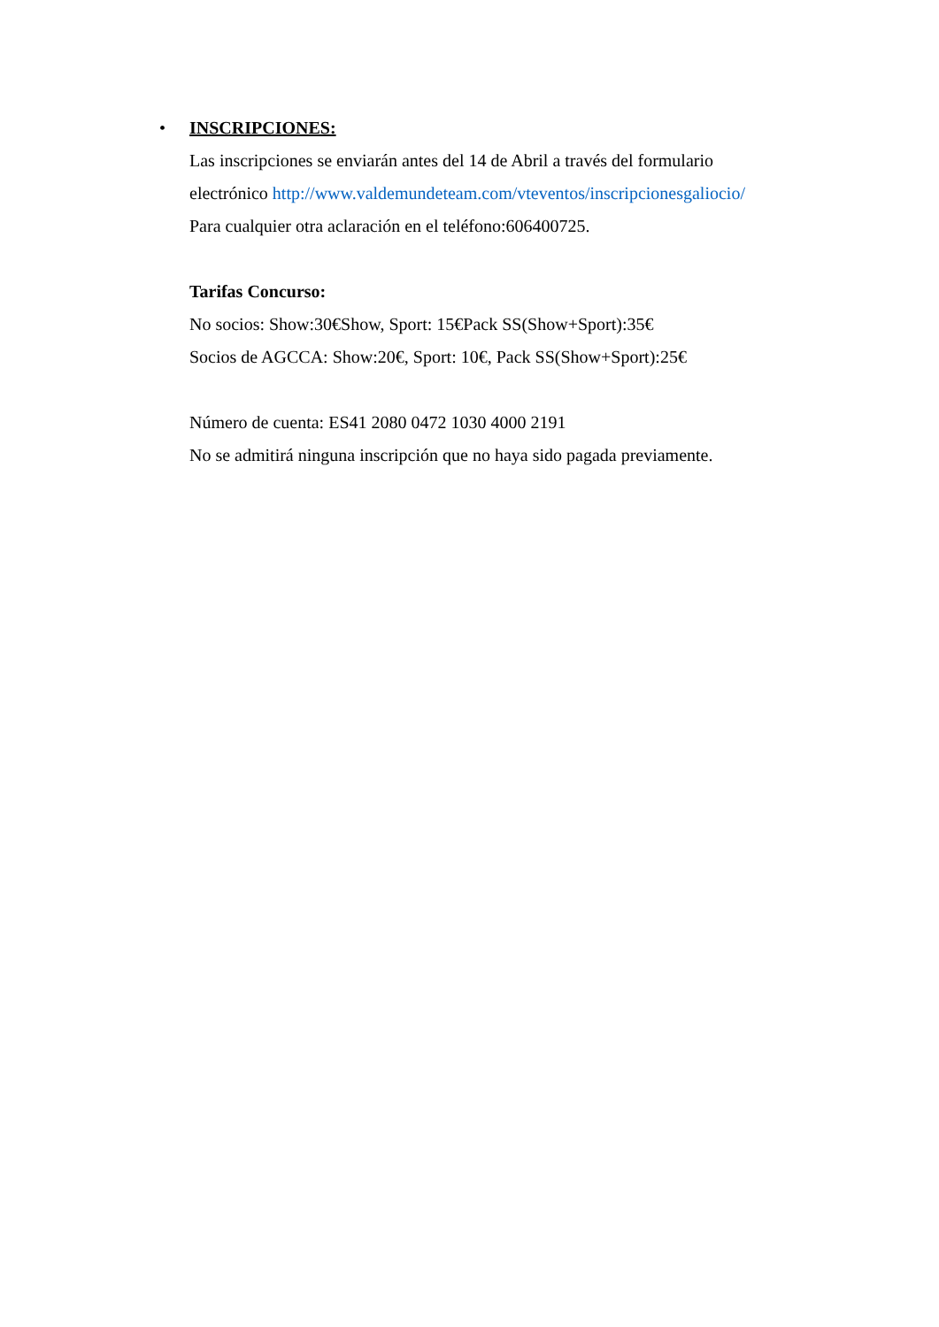•
INSCRIPCIONES:
Las inscripciones se enviarán antes del 14 de Abril a través del formulario
electrónico http://www.valdemundeteam.com/vteventos/inscripcionesgaliocio/
Para cualquier otra aclaración en el teléfono:606400725.
Tarifas Concurso:
No socios: Show:30€Show, Sport: 15€Pack SS(Show+Sport):35€
Socios de AGCCA: Show:20€, Sport: 10€, Pack SS(Show+Sport):25€
Número de cuenta: ES41 2080 0472 1030 4000 2191
No se admitirá ninguna inscripción que no haya sido pagada previamente.